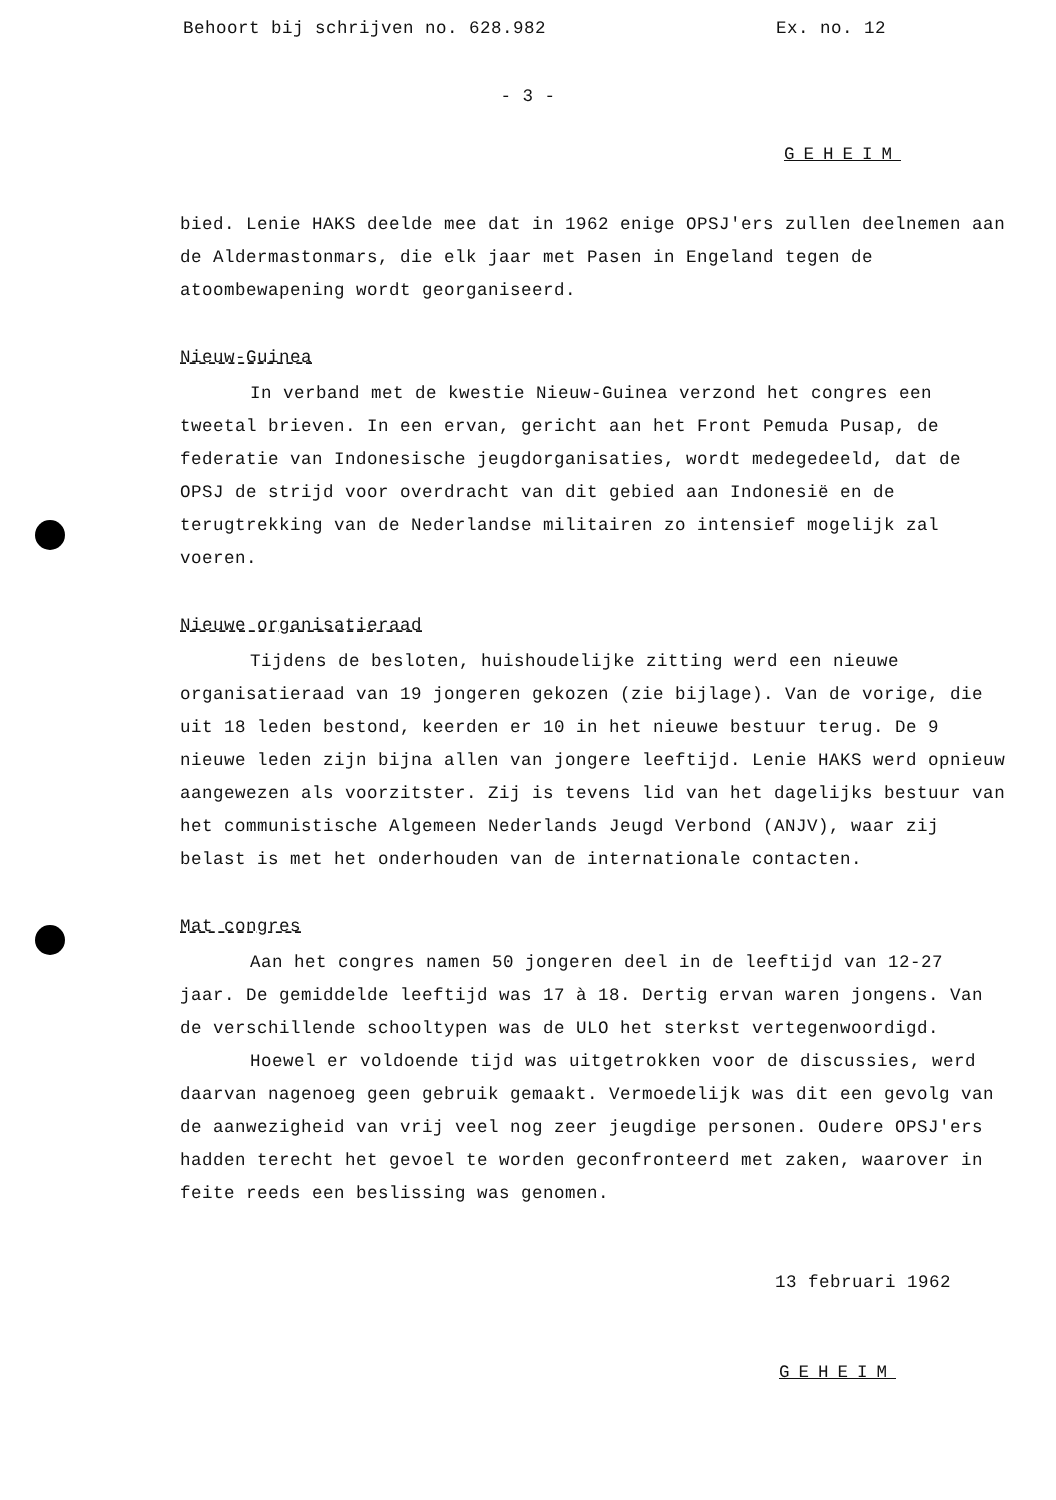Behoort bij schrijven no. 628.982 Ex. no. 12
- 3 -
GEHEIM
bied. Lenie HAKS deelde mee dat in 1962 enige OPSJ'ers zullen deelnemen aan de Aldermastonmars, die elk jaar met Pasen in Engeland tegen de atoombewapening wordt georganiseerd.
Nieuw-Guinea
In verband met de kwestie Nieuw-Guinea verzond het congres een tweetal brieven. In een ervan, gericht aan het Front Pemuda Pusap, de federatie van Indonesische jeugdorganisaties, wordt medegedeeld, dat de OPSJ de strijd voor overdracht van dit gebied aan Indonesië en de terugtrekking van de Nederlandse militairen zo intensief mogelijk zal voeren.
Nieuwe organisatieraad
Tijdens de besloten, huishoudelijke zitting werd een nieuwe organisatieraad van 19 jongeren gekozen (zie bijlage). Van de vorige, die uit 18 leden bestond, keerden er 10 in het nieuwe bestuur terug. De 9 nieuwe leden zijn bijna allen van jongere leeftijd. Lenie HAKS werd opnieuw aangewezen als voorzitster. Zij is tevens lid van het dagelijks bestuur van het communistische Algemeen Nederlands Jeugd Verbond (ANJV), waar zij belast is met het onderhouden van de internationale contacten.
Mat congres
Aan het congres namen 50 jongeren deel in de leeftijd van 12-27 jaar. De gemiddelde leeftijd was 17 à 18. Dertig ervan waren jongens. Van de verschillende schooltypen was de ULO het sterkst vertegenwoordigd.
Hoewel er voldoende tijd was uitgetrokken voor de discussies, werd daarvan nagenoeg geen gebruik gemaakt. Vermoedelijk was dit een gevolg van de aanwezigheid van vrij veel nog zeer jeugdige personen. Oudere OPSJ'ers hadden terecht het gevoel te worden geconfronteerd met zaken, waarover in feite reeds een beslissing was genomen.
13 februari 1962
GEHEIM